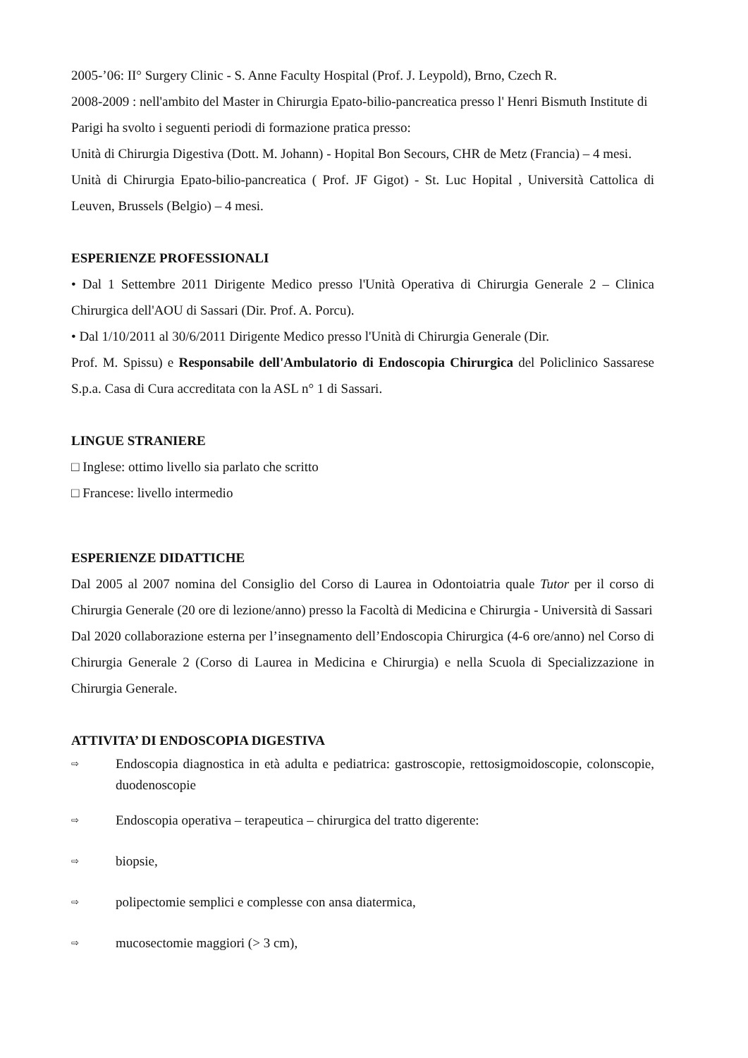2005-’06: II° Surgery Clinic - S. Anne Faculty Hospital (Prof. J. Leypold), Brno, Czech R.
2008-2009 : nell'ambito del Master in Chirurgia Epato-bilio-pancreatica presso l' Henri Bismuth Institute di Parigi ha svolto i seguenti periodi di formazione pratica presso:
Unità di Chirurgia Digestiva (Dott. M. Johann) - Hopital Bon Secours, CHR de Metz (Francia) – 4 mesi.
Unità di Chirurgia Epato-bilio-pancreatica ( Prof. JF Gigot) - St. Luc Hopital , Università Cattolica di Leuven, Brussels (Belgio) – 4 mesi.
ESPERIENZE PROFESSIONALI
• Dal 1 Settembre 2011 Dirigente Medico presso l'Unità Operativa di Chirurgia Generale 2 – Clinica Chirurgica dell'AOU di Sassari (Dir. Prof. A. Porcu).
• Dal 1/10/2011 al 30/6/2011 Dirigente Medico presso l'Unità di Chirurgia Generale (Dir.
Prof. M. Spissu) e Responsabile dell'Ambulatorio di Endoscopia Chirurgica del Policlinico Sassarese S.p.a. Casa di Cura accreditata con la ASL n° 1 di Sassari.
LINGUE STRANIERE
□ Inglese: ottimo livello sia parlato che scritto
□ Francese: livello intermedio
ESPERIENZE DIDATTICHE
Dal 2005 al 2007 nomina del Consiglio del Corso di Laurea in Odontoiatria quale Tutor per il corso di Chirurgia Generale (20 ore di lezione/anno) presso la Facoltà di Medicina e Chirurgia - Università di Sassari
Dal 2020 collaborazione esterna per l’insegnamento dell’Endoscopia Chirurgica (4-6 ore/anno) nel Corso di Chirurgia Generale 2 (Corso di Laurea in Medicina e Chirurgia) e nella Scuola di Specializzazione in Chirurgia Generale.
ATTIVITA’ DI ENDOSCOPIA DIGESTIVA
⇨ Endoscopia diagnostica in età adulta e pediatrica: gastroscopie, rettosigmoidoscopie, colonscopie, duodenoscopie
⇨ Endoscopia operativa – terapeutica – chirurgica del tratto digerente:
⇨ biopsie,
⇨ polipectomie semplici e complesse con ansa diatermica,
⇨ mucosectomie maggiori (> 3 cm),